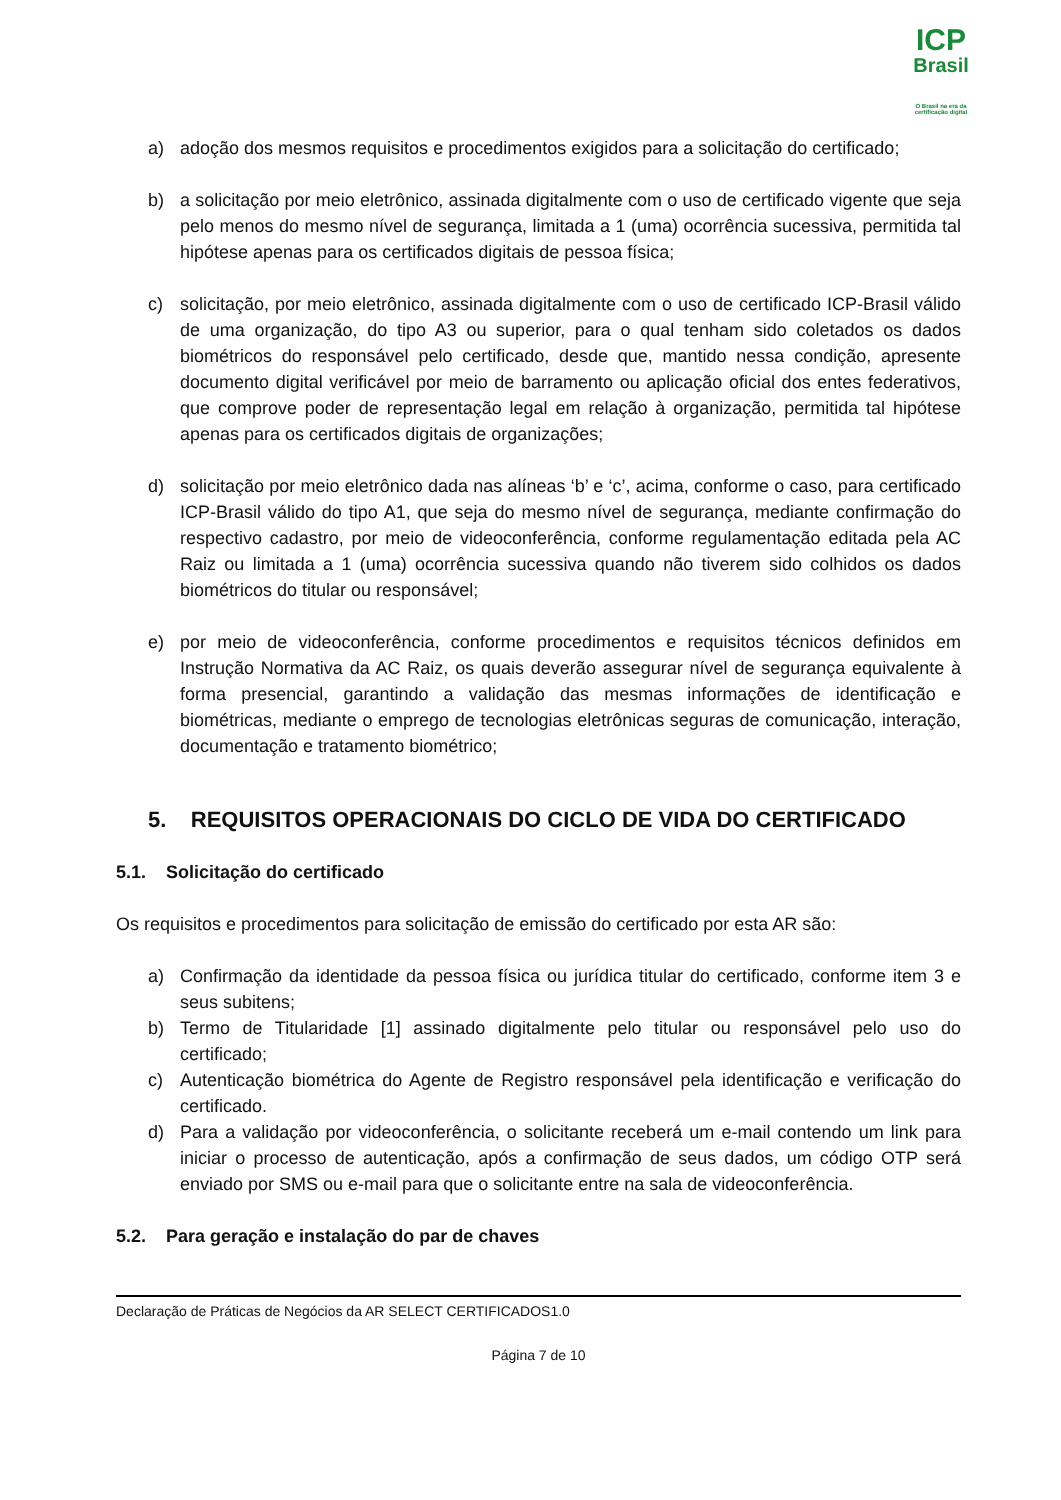ICP
Brasil
O Brasil na era da certificação digital
a) adoção dos mesmos requisitos e procedimentos exigidos para a solicitação do certificado;
b) a solicitação por meio eletrônico, assinada digitalmente com o uso de certificado vigente que seja pelo menos do mesmo nível de segurança, limitada a 1 (uma) ocorrência sucessiva, permitida tal hipótese apenas para os certificados digitais de pessoa física;
c) solicitação, por meio eletrônico, assinada digitalmente com o uso de certificado ICP-Brasil válido de uma organização, do tipo A3 ou superior, para o qual tenham sido coletados os dados biométricos do responsável pelo certificado, desde que, mantido nessa condição, apresente documento digital verificável por meio de barramento ou aplicação oficial dos entes federativos, que comprove poder de representação legal em relação à organização, permitida tal hipótese apenas para os certificados digitais de organizações;
d) solicitação por meio eletrônico dada nas alíneas ‘b’ e ‘c’, acima, conforme o caso, para certificado ICP-Brasil válido do tipo A1, que seja do mesmo nível de segurança, mediante confirmação do respectivo cadastro, por meio de videoconferência, conforme regulamentação editada pela AC Raiz ou limitada a 1 (uma) ocorrência sucessiva quando não tiverem sido colhidos os dados biométricos do titular ou responsável;
e) por meio de videoconferência, conforme procedimentos e requisitos técnicos definidos em Instrução Normativa da AC Raiz, os quais deverão assegurar nível de segurança equivalente à forma presencial, garantindo a validação das mesmas informações de identificação e biométricas, mediante o emprego de tecnologias eletrônicas seguras de comunicação, interação, documentação e tratamento biométrico;
5. REQUISITOS OPERACIONAIS DO CICLO DE VIDA DO CERTIFICADO
5.1. Solicitação do certificado
Os requisitos e procedimentos para solicitação de emissão do certificado por esta AR são:
a) Confirmação da identidade da pessoa física ou jurídica titular do certificado, conforme item 3 e seus subitens;
b) Termo de Titularidade [1] assinado digitalmente pelo titular ou responsável pelo uso do certificado;
c) Autenticação biométrica do Agente de Registro responsável pela identificação e verificação do certificado.
d) Para a validação por videoconferência, o solicitante receberá um e-mail contendo um link para iniciar o processo de autenticação, após a confirmação de seus dados, um código OTP será enviado por SMS ou e-mail para que o solicitante entre na sala de videoconferência.
5.2. Para geração e instalação do par de chaves
Declaração de Práticas de Negócios da AR SELECT CERTIFICADOS1.0
Página 7 de 10